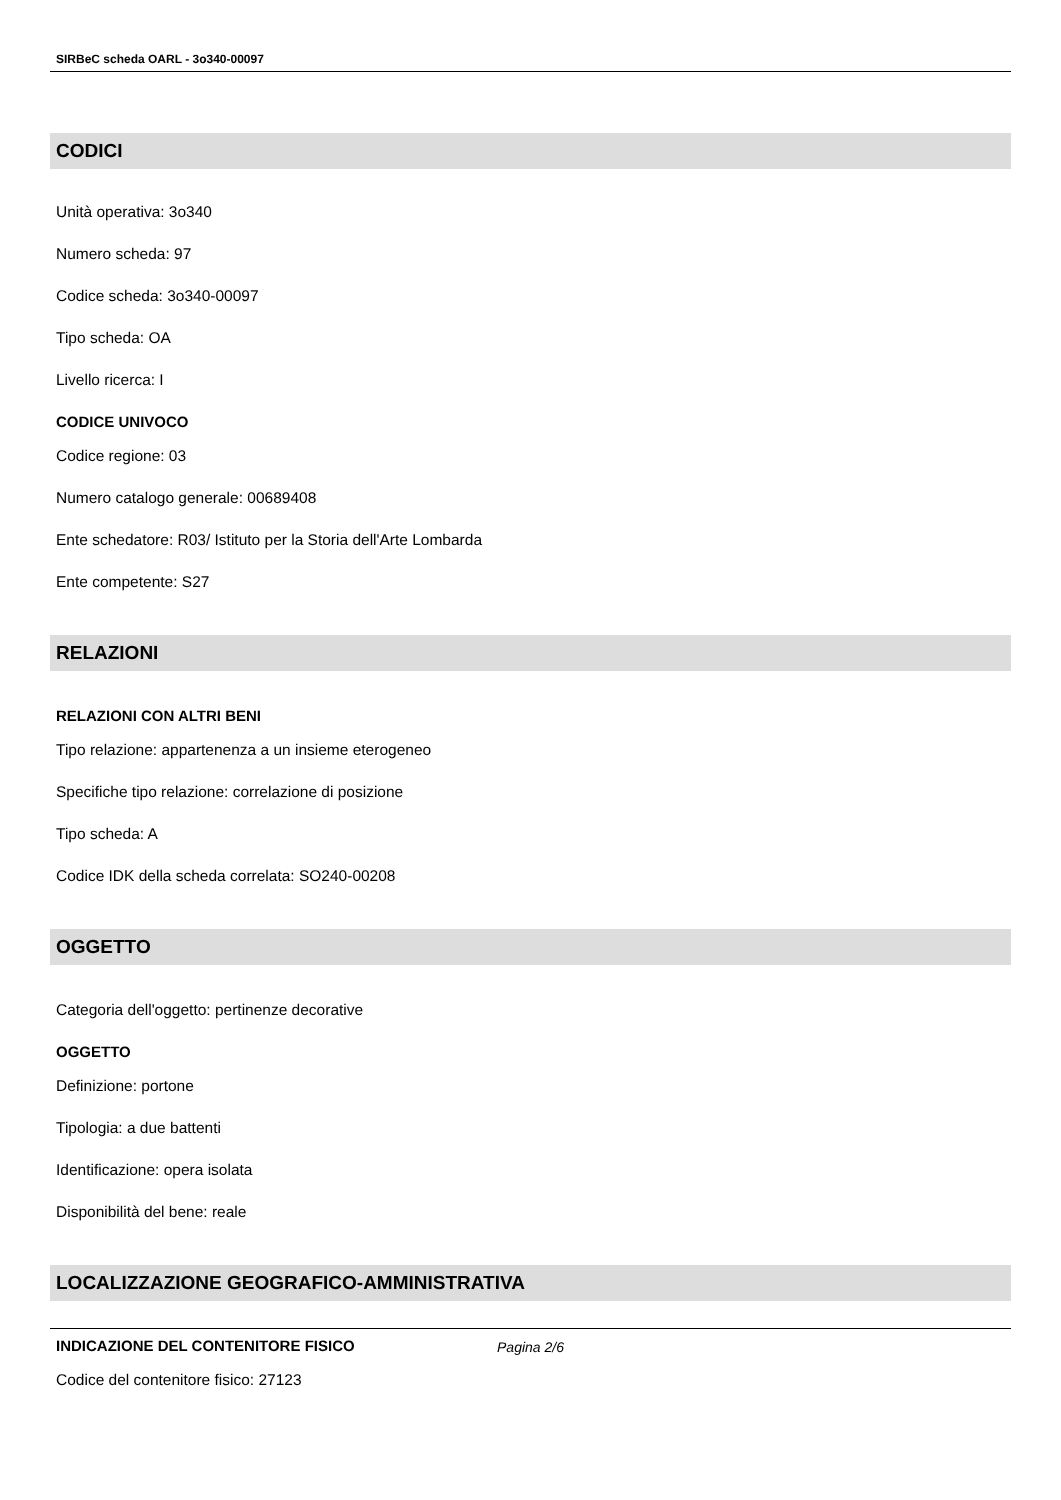SIRBeC scheda OARL - 3o340-00097
CODICI
Unità operativa: 3o340
Numero scheda: 97
Codice scheda: 3o340-00097
Tipo scheda: OA
Livello ricerca: I
CODICE UNIVOCO
Codice regione: 03
Numero catalogo generale: 00689408
Ente schedatore: R03/ Istituto per la Storia dell'Arte Lombarda
Ente competente: S27
RELAZIONI
RELAZIONI CON ALTRI BENI
Tipo relazione: appartenenza a un insieme eterogeneo
Specifiche tipo relazione: correlazione di posizione
Tipo scheda: A
Codice IDK della scheda correlata: SO240-00208
OGGETTO
Categoria dell'oggetto: pertinenze decorative
OGGETTO
Definizione: portone
Tipologia: a due battenti
Identificazione: opera isolata
Disponibilità del bene: reale
LOCALIZZAZIONE GEOGRAFICO-AMMINISTRATIVA
INDICAZIONE DEL CONTENITORE FISICO
Codice del contenitore fisico: 27123
Pagina 2/6